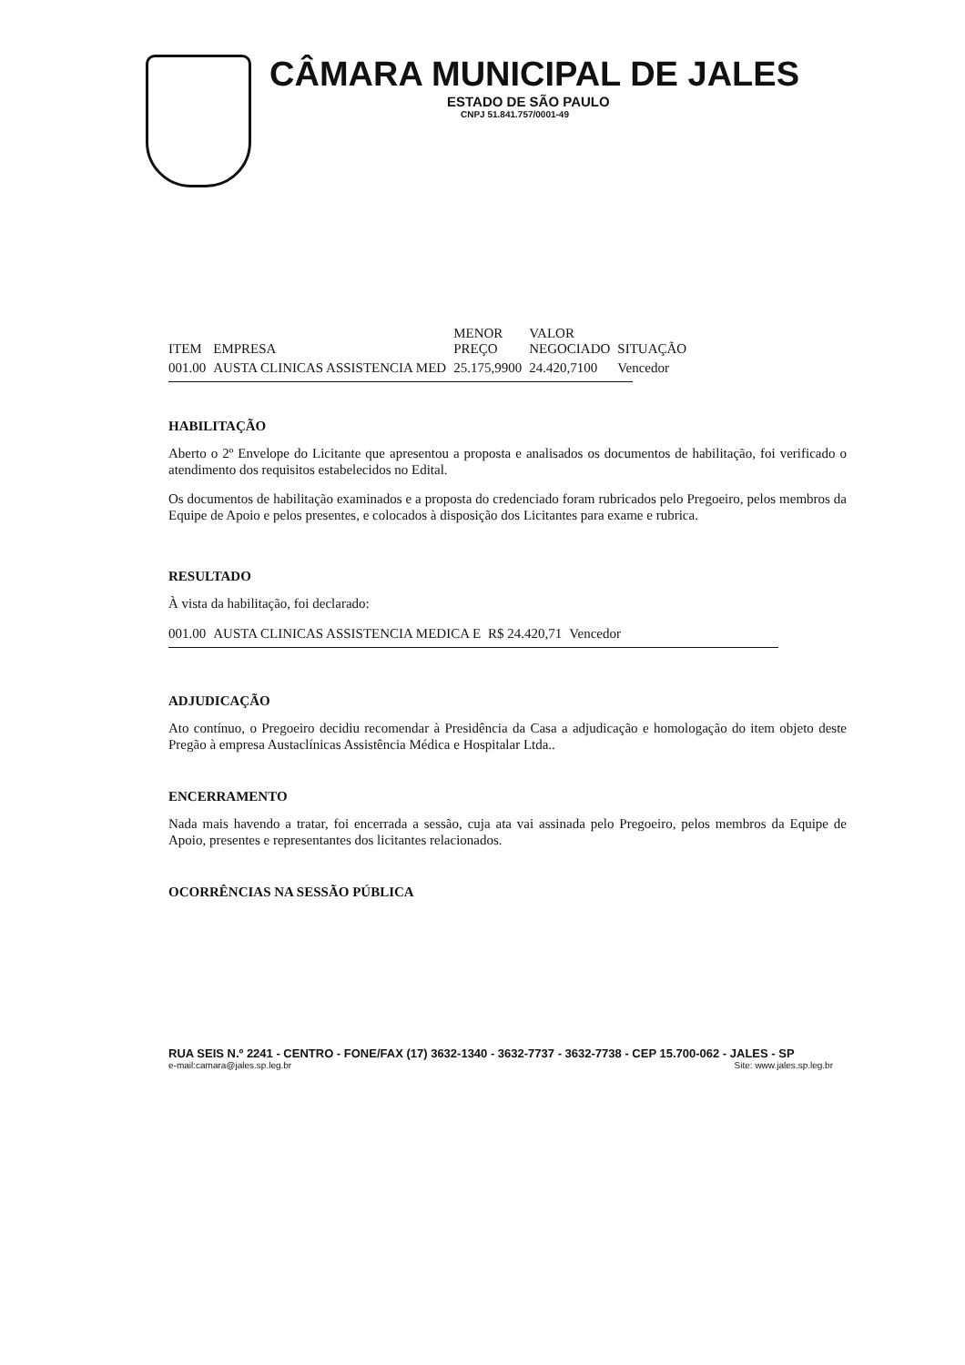CÂMARA MUNICIPAL DE JALES
ESTADO DE SÃO PAULO
CNPJ 51.841.757/0001-49
| ITEM | EMPRESA | MENOR PREÇO | VALOR NEGOCIADO | SITUAÇÃO |
| --- | --- | --- | --- | --- |
| 001.00 | AUSTA CLINICAS ASSISTENCIA MED | 25.175,9900 | 24.420,7100 | Vencedor |
HABILITAÇÃO
Aberto o 2º Envelope do Licitante que apresentou a proposta e analisados os documentos de habilitação, foi verificado o atendimento dos requisitos estabelecidos no Edital.
Os documentos de habilitação examinados e a proposta do credenciado foram rubricados pelo Pregoeiro, pelos membros da Equipe de Apoio e pelos presentes, e colocados à disposição dos Licitantes para exame e rubrica.
RESULTADO
À vista da habilitação, foi declarado:
| 001.00 | AUSTA CLINICAS ASSISTENCIA MEDICA E | R$ 24.420,71 | Vencedor |
ADJUDICAÇÃO
Ato contínuo, o Pregoeiro decidiu recomendar à Presidência da Casa a adjudicação e homologação do item objeto deste Pregão à empresa Austaclínicas Assistência Médica e Hospitalar Ltda..
ENCERRAMENTO
Nada mais havendo a tratar, foi encerrada a sessão, cuja ata vai assinada pelo Pregoeiro, pelos membros da Equipe de Apoio, presentes e representantes dos licitantes relacionados.
OCORRÊNCIAS NA SESSÃO PÚBLICA
RUA SEIS N.º 2241 - CENTRO - FONE/FAX (17) 3632-1340 - 3632-7737 - 3632-7738 - CEP 15.700-062 - JALES - SP
e-mail:camara@jales.sp.leg.br Site: www.jales.sp.leg.br